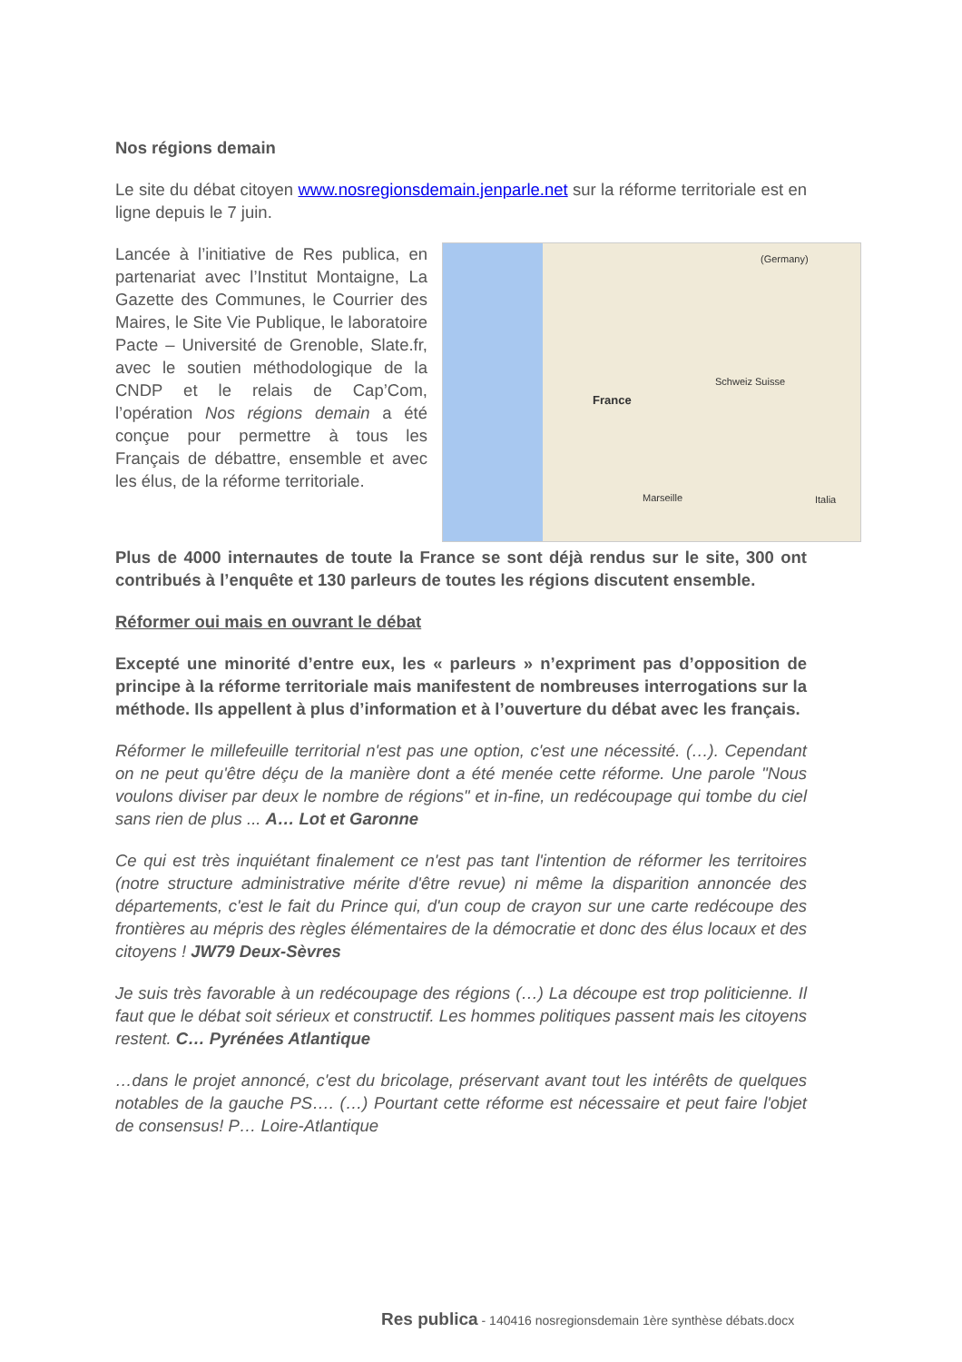Nos régions demain
Le site du débat citoyen www.nosregionsdemain.jenparle.net sur la réforme territoriale est en ligne depuis le 7 juin.
Lancée à l’initiative de Res publica, en partenariat avec l’Institut Montaigne, La Gazette des Communes, le Courrier des Maires, le Site Vie Publique, le laboratoire Pacte – Université de Grenoble, Slate.fr, avec le soutien méthodologique de la CNDP et le relais de Cap’Com, l’opération Nos régions demain a été conçue pour permettre à tous les Français de débattre, ensemble et avec les élus, de la réforme territoriale.
France
Schweiz Suisse
Italia
(Germany)
Marseille
Plus de 4000 internautes de toute la France se sont déjà rendus sur le site, 300 ont contribués à l’enquête et 130 parleurs de toutes les régions discutent ensemble.
Réformer oui mais en ouvrant le débat
Excepté une minorité d’entre eux, les « parleurs » n’expriment pas d’opposition de principe à la réforme territoriale mais manifestent de nombreuses interrogations sur la méthode. Ils appellent à plus d’information et à l’ouverture du débat avec les français.
Réformer le millefeuille territorial n'est pas une option, c'est une nécessité. (…). Cependant on ne peut qu'être déçu de la manière dont a été menée cette réforme. Une parole "Nous voulons diviser par deux le nombre de régions" et in-fine, un redécoupage qui tombe du ciel sans rien de plus ... A… Lot et Garonne
Ce qui est très inquiétant finalement ce n'est pas tant l'intention de réformer les territoires (notre structure administrative mérite d'être revue) ni même la disparition annoncée des départements, c'est le fait du Prince qui, d'un coup de crayon sur une carte redécoupe des frontières au mépris des règles élémentaires de la démocratie et donc des élus locaux et des citoyens ! JW79 Deux-Sèvres
Je suis très favorable à un redécoupage des régions (…) La découpe est trop politicienne. Il faut que le débat soit sérieux et constructif. Les hommes politiques passent mais les citoyens restent. C… Pyrénées Atlantique
…dans le projet annoncé, c'est du bricolage, préservant avant tout les intérêts de quelques notables de la gauche PS…. (…) Pourtant cette réforme est nécessaire et peut faire l'objet de consensus! P… Loire-Atlantique
Res publica - 140416 nosregionsdemain 1ère synthèse débats.docx